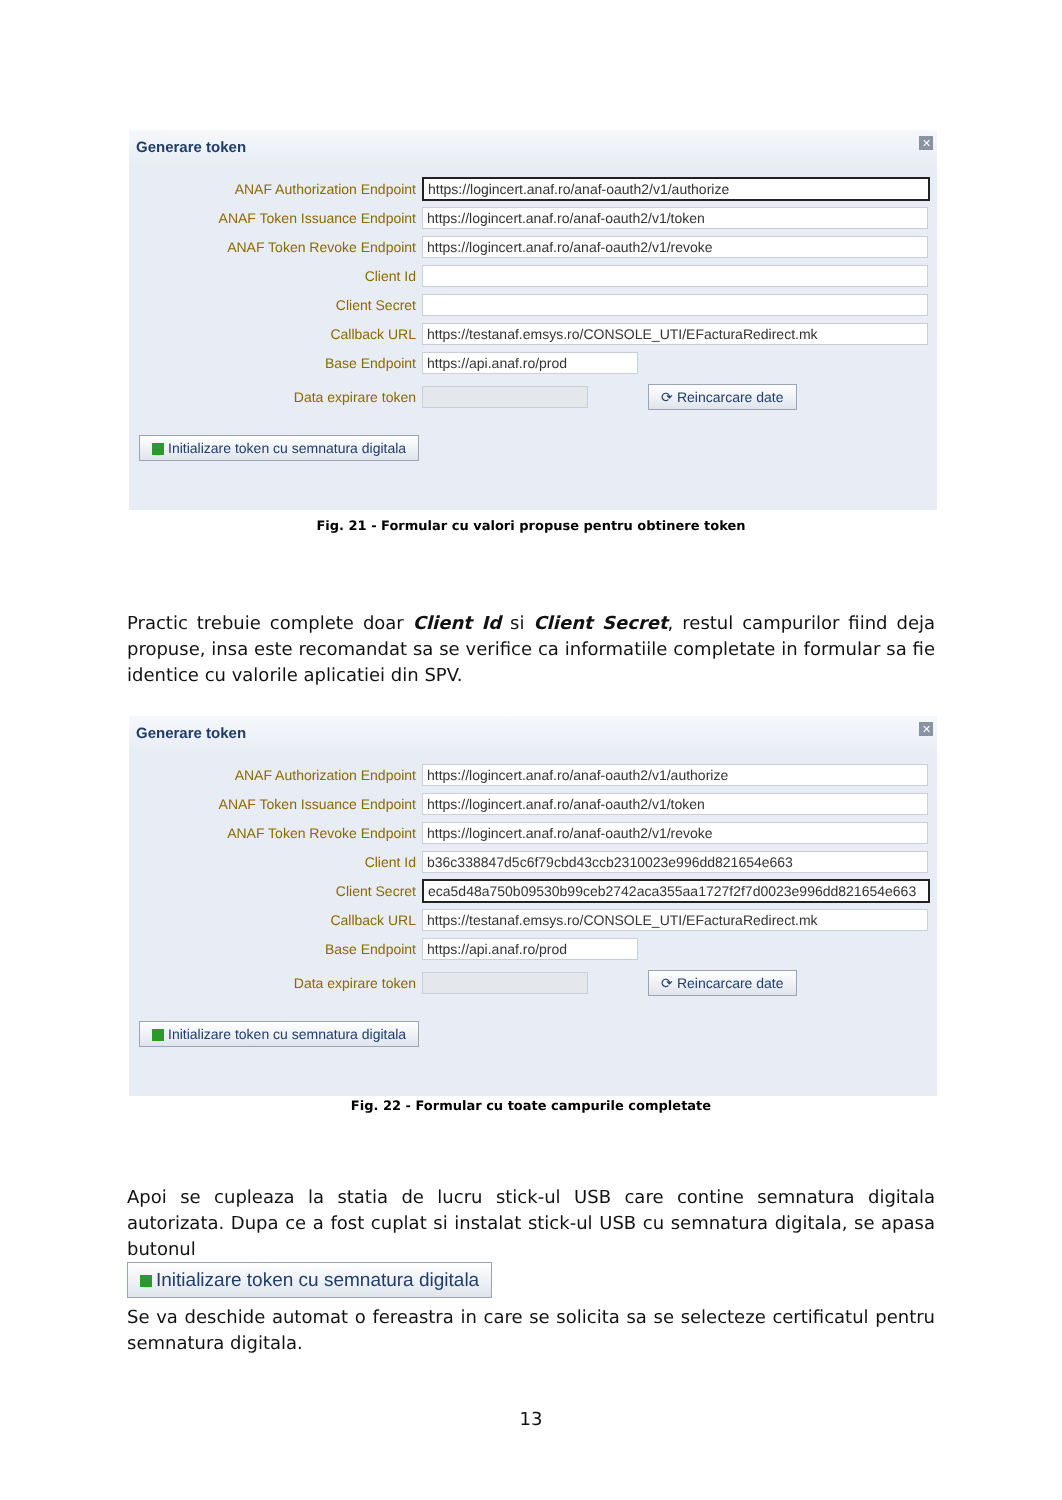Generare token
✕
ANAF Authorization Endpoint https://logincert.anaf.ro/anaf-oauth2/v1/authorize
ANAF Token Issuance Endpoint https://logincert.anaf.ro/anaf-oauth2/v1/token
ANAF Token Revoke Endpoint https://logincert.anaf.ro/anaf-oauth2/v1/revoke
Client Id
Client Secret
Callback URL https://testanaf.emsys.ro/CONSOLE_UTI/EFacturaRedirect.mk
Base Endpoint https://api.anaf.ro/prod
Data expirare token ⟳ Reincarcare date
Initializare token cu semnatura digitala
Fig. 21 - Formular cu valori propuse pentru obtinere token
Practic trebuie complete doar Client Id si Client Secret, restul campurilor fiind deja propuse, insa este recomandat sa se verifice ca informatiile completate in formular sa fie identice cu valorile aplicatiei din SPV.
Generare token
✕
ANAF Authorization Endpoint https://logincert.anaf.ro/anaf-oauth2/v1/authorize
ANAF Token Issuance Endpoint https://logincert.anaf.ro/anaf-oauth2/v1/token
ANAF Token Revoke Endpoint https://logincert.anaf.ro/anaf-oauth2/v1/revoke
Client Id b36c338847d5c6f79cbd43ccb2310023e996dd821654e663
Client Secret eca5d48a750b09530b99ceb2742aca355aa1727f2f7d0023e996dd821654e663
Callback URL https://testanaf.emsys.ro/CONSOLE_UTI/EFacturaRedirect.mk
Base Endpoint https://api.anaf.ro/prod
Data expirare token ⟳ Reincarcare date
Initializare token cu semnatura digitala
Fig. 22 - Formular cu toate campurile completate
Apoi se cupleaza la statia de lucru stick-ul USB care contine semnatura digitala autorizata. Dupa ce a fost cuplat si instalat stick-ul USB cu semnatura digitala, se apasa butonul
Initializare token cu semnatura digitala
Se va deschide automat o fereastra in care se solicita sa se selecteze certificatul pentru semnatura digitala.
13